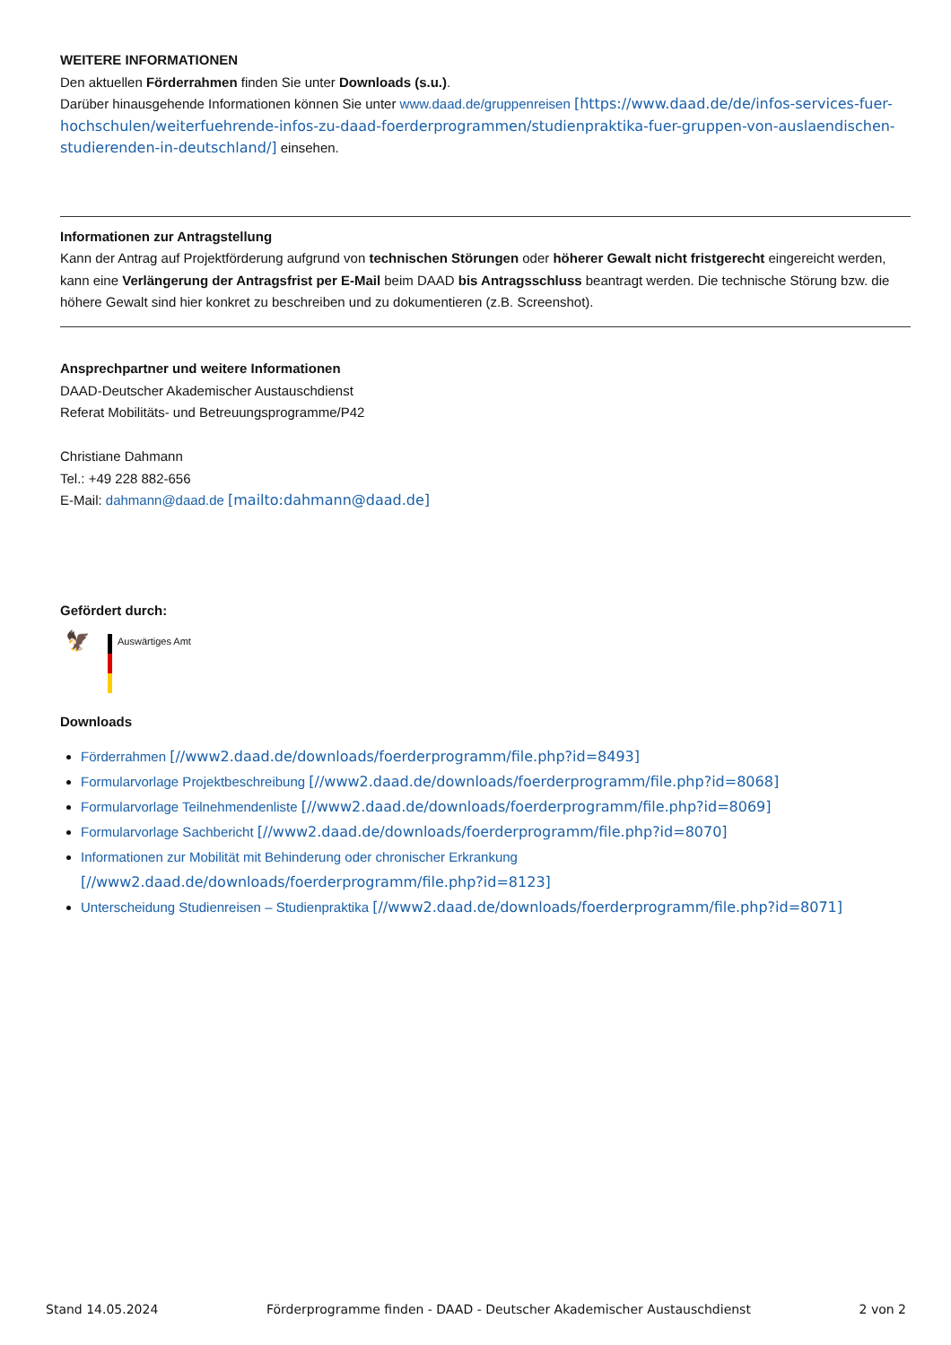WEITERE INFORMATIONEN
Den aktuellen Förderrahmen finden Sie unter Downloads (s.u.).
Darüber hinausgehende Informationen können Sie unter www.daad.de/gruppenreisen [https://www.daad.de/de/infos-services-fuer-hochschulen/weiterfuehrende-infos-zu-daad-foerderprogrammen/studienpraktika-fuer-gruppen-von-auslaendischen-studierenden-in-deutschland/] einsehen.
Informationen zur Antragstellung
Kann der Antrag auf Projektförderung aufgrund von technischen Störungen oder höherer Gewalt nicht fristgerecht eingereicht werden, kann eine Verlängerung der Antragsfrist per E-Mail beim DAAD bis Antragsschluss beantragt werden. Die technische Störung bzw. die höhere Gewalt sind hier konkret zu beschreiben und zu dokumentieren (z.B. Screenshot).
Ansprechpartner und weitere Informationen
DAAD-Deutscher Akademischer Austauschdienst
Referat Mobilitäts- und Betreuungsprogramme/P42
Christiane Dahmann
Tel.: +49 228 882-656
E-Mail: dahmann@daad.de [mailto:dahmann@daad.de]
Gefördert durch:
🦅
Auswärtiges Amt
Downloads
Förderrahmen [//www2.daad.de/downloads/foerderprogramm/file.php?id=8493]
Formularvorlage Projektbeschreibung [//www2.daad.de/downloads/foerderprogramm/file.php?id=8068]
Formularvorlage Teilnehmendenliste [//www2.daad.de/downloads/foerderprogramm/file.php?id=8069]
Formularvorlage Sachbericht [//www2.daad.de/downloads/foerderprogramm/file.php?id=8070]
Informationen zur Mobilität mit Behinderung oder chronischer Erkrankung [//www2.daad.de/downloads/foerderprogramm/file.php?id=8123]
Unterscheidung Studienreisen – Studienpraktika [//www2.daad.de/downloads/foerderprogramm/file.php?id=8071]
Stand 14.05.2024 Förderprogramme finden - DAAD - Deutscher Akademischer Austauschdienst 2 von 2